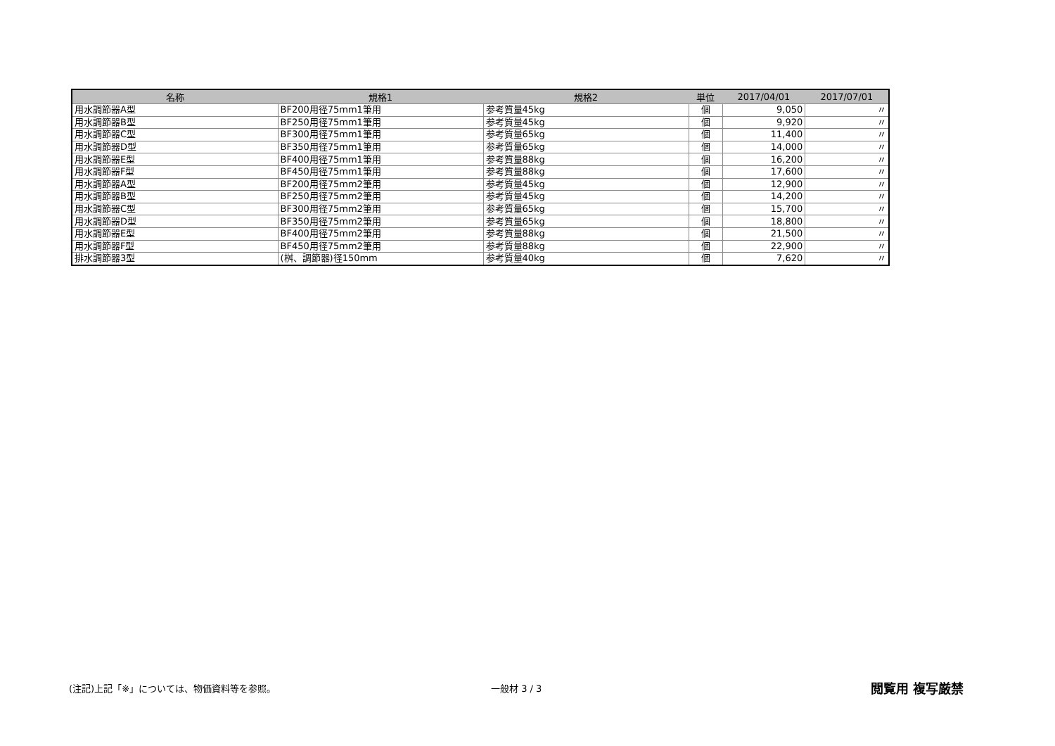| 名称 | 規格1 | 規格2 | 単位 | 2017/04/01 | 2017/07/01 |
| --- | --- | --- | --- | --- | --- |
| 用水調節器A型 | BF200用径75mm1筆用 | 参考質量45kg | 個 | 9,050 | 〃 |
| 用水調節器B型 | BF250用径75mm1筆用 | 参考質量45kg | 個 | 9,920 | 〃 |
| 用水調節器C型 | BF300用径75mm1筆用 | 参考質量65kg | 個 | 11,400 | 〃 |
| 用水調節器D型 | BF350用径75mm1筆用 | 参考質量65kg | 個 | 14,000 | 〃 |
| 用水調節器E型 | BF400用径75mm1筆用 | 参考質量88kg | 個 | 16,200 | 〃 |
| 用水調節器F型 | BF450用径75mm1筆用 | 参考質量88kg | 個 | 17,600 | 〃 |
| 用水調節器A型 | BF200用径75mm2筆用 | 参考質量45kg | 個 | 12,900 | 〃 |
| 用水調節器B型 | BF250用径75mm2筆用 | 参考質量45kg | 個 | 14,200 | 〃 |
| 用水調節器C型 | BF300用径75mm2筆用 | 参考質量65kg | 個 | 15,700 | 〃 |
| 用水調節器D型 | BF350用径75mm2筆用 | 参考質量65kg | 個 | 18,800 | 〃 |
| 用水調節器E型 | BF400用径75mm2筆用 | 参考質量88kg | 個 | 21,500 | 〃 |
| 用水調節器F型 | BF450用径75mm2筆用 | 参考質量88kg | 個 | 22,900 | 〃 |
| 排水調節器3型 | (桝、調節器)径150mm | 参考質量40kg | 個 | 7,620 | 〃 |
(注記)上記「※」については、物価資料等を参照。 一般材 3 / 3 閲覧用 複写厳禁